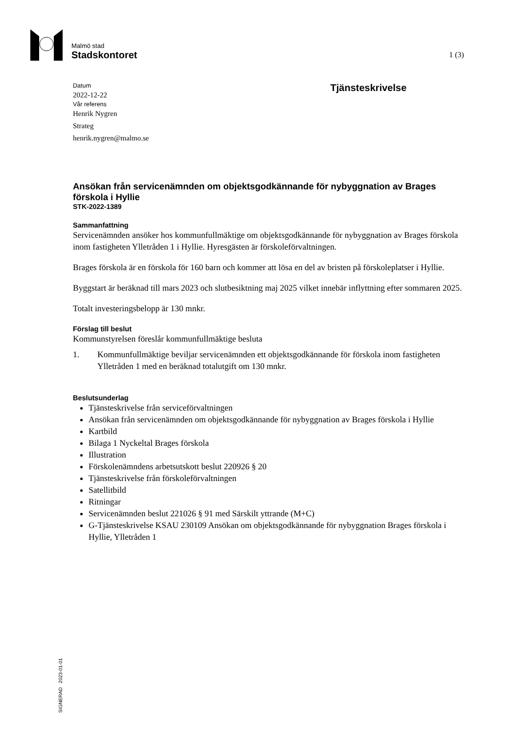Malmö stad
Stadskontoret
1 (3)
Datum
2022-12-22
Vår referens
Henrik Nygren
Strateg
henrik.nygren@malmo.se
Tjänsteskrivelse
Ansökan från servicenämnden om objektsgodkännande för nybyggnation av Brages förskola i Hyllie
STK-2022-1389
Sammanfattning
Servicenämnden ansöker hos kommunfullmäktige om objektsgodkännande för nybyggnation av Brages förskola inom fastigheten Ylletråden 1 i Hyllie. Hyresgästen är förskoleförvaltningen.
Brages förskola är en förskola för 160 barn och kommer att lösa en del av bristen på förskoleplatser i Hyllie.
Byggstart är beräknad till mars 2023 och slutbesiktning maj 2025 vilket innebär inflyttning efter sommaren 2025.
Totalt investeringsbelopp är 130 mnkr.
Förslag till beslut
Kommunstyrelsen föreslår kommunfullmäktige besluta
1. Kommunfullmäktige beviljar servicenämnden ett objektsgodkännande för förskola inom fastigheten Ylletråden 1 med en beräknad totalutgift om 130 mnkr.
Beslutsunderlag
Tjänsteskrivelse från serviceförvaltningen
Ansökan från servicenämnden om objektsgodkännande för nybyggnation av Brages förskola i Hyllie
Kartbild
Bilaga 1 Nyckeltal Brages förskola
Illustration
Förskolenämndens arbetsutskott beslut 220926 § 20
Tjänsteskrivelse från förskoleförvaltningen
Satellitbild
Ritningar
Servicenämnden beslut 221026 § 91 med Särskilt yttrande (M+C)
G-Tjänsteskrivelse KSAU 230109 Ansökan om objektsgodkännande för nybyggnation Brages förskola i Hyllie, Ylletråden 1
SIGNERAD 2023-01-01